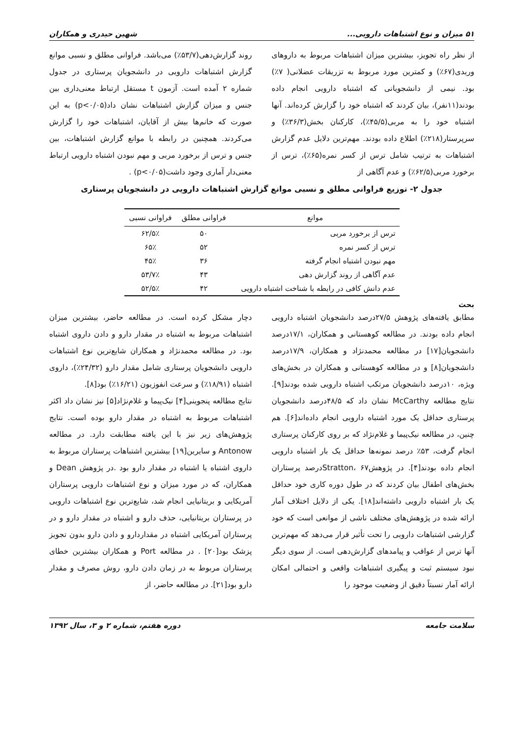۵۱ میزان و نوع اشتباهات دارویی... شهین حیدری و همکاران
از نظر راه تجویز، بیشترین میزان اشتباهات مربوط به داروهای وریدی(۶۷٪) و کمترین مورد مربوط به تزریقات عضلانی( ۷٪) بود. نیمی از دانشجویانی که اشتباه دارویی انجام داده بودند(۱۱نفر)، بیان کردند که اشتباه خود را گزارش کرده‌اند. آنها اشتباه خود را به مربی(۴۵/۵٪)، کارکنان بخش(۳۶/۳٪) و سرپرستار(۲۱۸٪) اطلاع داده بودند. مهم‌ترین دلایل عدم گزارش اشتباهات به ترتیب شامل ترس از کسر نمره(۶۵٪)، ترس از برخورد مربی(۶۲/۵٪) و عدم آگاهی از
روند گزارش‌دهی(۵۳/۷٪) می‌باشد. فراوانی مطلق و نسبی موانع گزارش اشتباهات دارویی در دانشجویان پرستاری در جدول شماره ۲ آمده است. آزمون t مستقل ارتباط معنی‌داری بین جنس و میزان گزارش اشتباهات نشان داد(p<۰/۰۵) به این صورت که خانم‌ها بیش از آقایان، اشتباهات خود را گزارش می‌کردند. همچنین در رابطه با موانع گزارش اشتباهات، بین جنس و ترس از برخورد مربی و مهم نبودن اشتباه دارویی ارتباط معنی‌دار آماری وجود داشت(p<۰/۰۵) .
جدول ۲- توزیع فراوانی مطلق و نسبی موانع گزارش اشتباهات دارویی در دانشجویان پرستاری
| موانع | فراوانی مطلق | فراوانی نسبی |
| --- | --- | --- |
| ترس از برخورد مربی | ۵۰ | ۶۲/۵٪ |
| ترس از کسر نمره | ۵۲ | ۶۵٪ |
| مهم نبودن اشتباه انجام گرفته | ۳۶ | ۴۵٪ |
| عدم آگاهی از روند گزارش دهی | ۴۳ | ۵۳/۷٪ |
| عدم دانش کافی در رابطه با شناخت اشتباه دارویی | ۴۲ | ۵۲/۵٪ |
بحث
مطابق یافته‌های پژوهش ۲۷/۵درصد دانشجویان اشتباه دارویی انجام داده بودند. در مطالعه کوهستانی و همکاران، ۱۷/۱درصد دانشجویان[۱۷] در مطالعه محمدنژاد و همکاران، ۱۷/۹درصد دانشجویان[۸] و در مطالعه کوهستانی و همکاران در بخش‌های ویژه، ۱۰درصد دانشجویان مرتکب اشتباه دارویی شده بودند[۹]. نتایج مطالعه McCarthy نشان داد که ۴۸/۵درصد دانشجویان پرستاری حداقل یک مورد اشتباه دارویی انجام داده‌اند[۶]. هم چنین، در مطالعه نیک‌پیما و غلام‌نژاد که بر روی کارکنان پرستاری انجام گرفت، ۵۳٪ درصد نمونه‌ها حداقل یک بار اشتباه دارویی انجام داده بودند[۴]. در پژوهشStratton، ۶۷درصد پرستاران بخش‌های اطفال بیان کردند که در طول دوره کاری خود حداقل یک بار اشتباه دارویی داشته‌اند[۱۸]. یکی از دلایل اختلاف آمار ارائه شده در پژوهش‌های مختلف ناشی از موانعی است که خود گزارشی اشتباهات دارویی را تحت تأثیر قرار می‌دهد که مهم‌ترین آنها ترس از عواقب و پیامدهای گزارش‌دهی است. از سوی دیگر نبود سیستم ثبت و پیگیری اشتباهات واقعی و احتمالی امکان ارائه آمار نسبتاً دقیق از وضعیت موجود را
دچار مشکل کرده است. در مطالعه حاضر، بیشترین میزان اشتباهات مربوط به اشتباه در مقدار دارو و دادن داروی اشتباه بود. در مطالعه محمدنژاد و همکاران شایع‌ترین نوع اشتباهات دارویی دانشجویان پرستاری شامل مقدار دارو (۲۴/۳۲٪)، داروی اشتباه (۱۸/۹۱٪) و سرعت انفوزیون (۱۶/۲۱٪) بود[۸].
نتایج مطالعه پنجوینی[۴] نیک‌پیما و غلام‌نژاد[۵] نیز نشان داد اکثر اشتباهات مربوط به اشتباه در مقدار دارو بوده است. نتایج پژوهش‌های زیر نیز با این یافته مطابقت دارد. در مطالعه Antonow و سایرین[۱۹] بیشترین اشتباهات پرستاران مربوط به داروی اشتباه یا اشتباه در مقدار دارو بود .در پژوهش Dean و همکاران، که در مورد میزان و نوع اشتباهات دارویی پرستاران آمریکایی و بریتانیایی انجام شد، شایع‌ترین نوع اشتباهات دارویی در پرستاران بریتانیایی، حذف دارو و اشتباه در مقدار دارو و در پرستاران آمریکایی اشتباه در مقداردارو و دادن دارو بدون تجویز پزشک بود[۲۰] . در مطالعه Port و همکاران بیشترین خطای پرستاران مربوط به در زمان دادن دارو، روش مصرف و مقدار دارو بود[۲۱]. در مطالعه حاضر، از
سلامت جامعه دوره هفتم، شماره ۲ و ۳، سال ۱۳۹۲